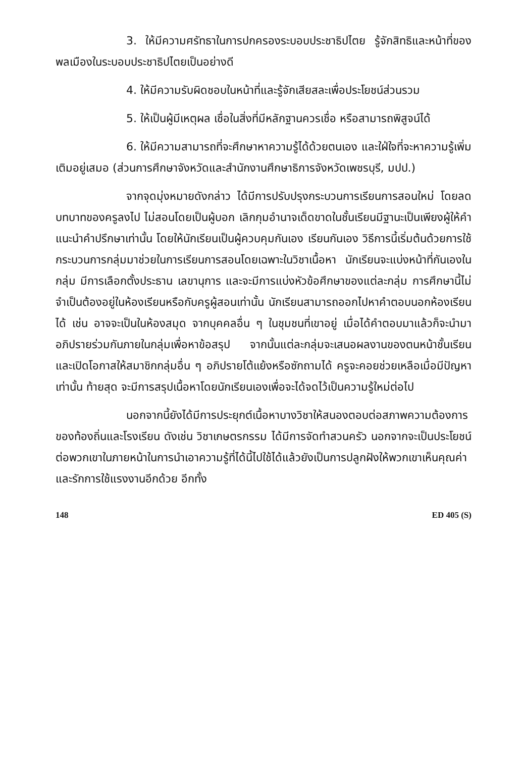3. ให้มีความศรัทธาในการปกครองระบอบประชาธิปไตย รู้จักสิทธิและหน้าที่ของพลเมืองในระบอบประชาธิปไตยเป็นอย่างดี
4. ให้มีความรับผิดชอบในหน้าที่และรู้จักเสียสละเพื่อประโยชน์ส่วนรวม
5. ให้เป็นผู้มีเหตุผล เชื่อในสิ่งที่มีหลักฐานควรเชื่อ หรือสามารถพิสูจน์ได้
6. ให้มีความสามารถที่จะศึกษาหาความรู้ได้ด้วยตนเอง และใฝ่ใจที่จะหาความรู้เพิ่มเติมอยู่เสมอ (ส่วนการศึกษาจังหวัดและสำนักงานศึกษาธิการจังหวัดเพชรบุรี, มปป.)
จากจุดมุ่งหมายดังกล่าว ได้มีการปรับปรุงกระบวนการเรียนการสอนใหม่ โดยลดบทบาทของครูลงไป ไม่สอนโดยเป็นผู้บอก เลิกกุมอำนาจเด็ดขาดในชั้นเรียนมีฐานะเป็นเพียงผู้ให้คำแนะนำคำปรึกษาเท่านั้น โดยให้นักเรียนเป็นผู้ควบคุมกันเอง เรียนกันเอง วิธีการนี้เริ่มต้นด้วยการใช้กระบวนการกลุ่มมาช่วยในการเรียนการสอนโดยเฉพาะในวิชาเนื้อหา นักเรียนจะแบ่งหน้าที่กันเองในกลุ่ม มีการเลือกตั้งประธาน เลขานุการ และจะมีการแบ่งหัวข้อศึกษาของแต่ละกลุ่ม การศึกษานี้ไม่จำเป็นต้องอยู่ในห้องเรียนหรือกับครูผู้สอนเท่านั้น นักเรียนสามารถออกไปหาคำตอบนอกห้องเรียนได้ เช่น อาจจะเป็นในห้องสมุด จากบุคคลอื่น ๆ ในชุมชนที่เขาอยู่ เมื่อได้คำตอบมาแล้วก็จะนำมาอภิปรายร่วมกันภายในกลุ่มเพื่อหาข้อสรุป จากนั้นแต่ละกลุ่มจะเสนอผลงานของตนหน้าชั้นเรียน และเปิดโอกาสให้สมาชิกกลุ่มอื่น ๆ อภิปรายโต้แย้งหรือซักถามได้ ครูจะคอยช่วยเหลือเมื่อมีปัญหาเท่านั้น ท้ายสุด จะมีการสรุปเนื้อหาโดยนักเรียนเองเพื่อจะได้จดไว้เป็นความรู้ใหม่ต่อไป
นอกจากนี้ยังได้มีการประยุกต์เนื้อหาบางวิชาให้สนองตอบต่อสภาพความต้องการของท้องถิ่นและโรงเรียน ดังเช่น วิชาเกษตรกรรม ได้มีการจัดทำสวนครัว นอกจากจะเป็นประโยชน์ต่อพวกเขาในภายหน้าในการนำเอาความรู้ที่ได้นี้ไปใช้ได้แล้วยังเป็นการปลูกฝังให้พวกเขาเห็นคุณค่าและรักการใช้แรงงานอีกด้วย อีกทั้ง
148 ED 405 (S)